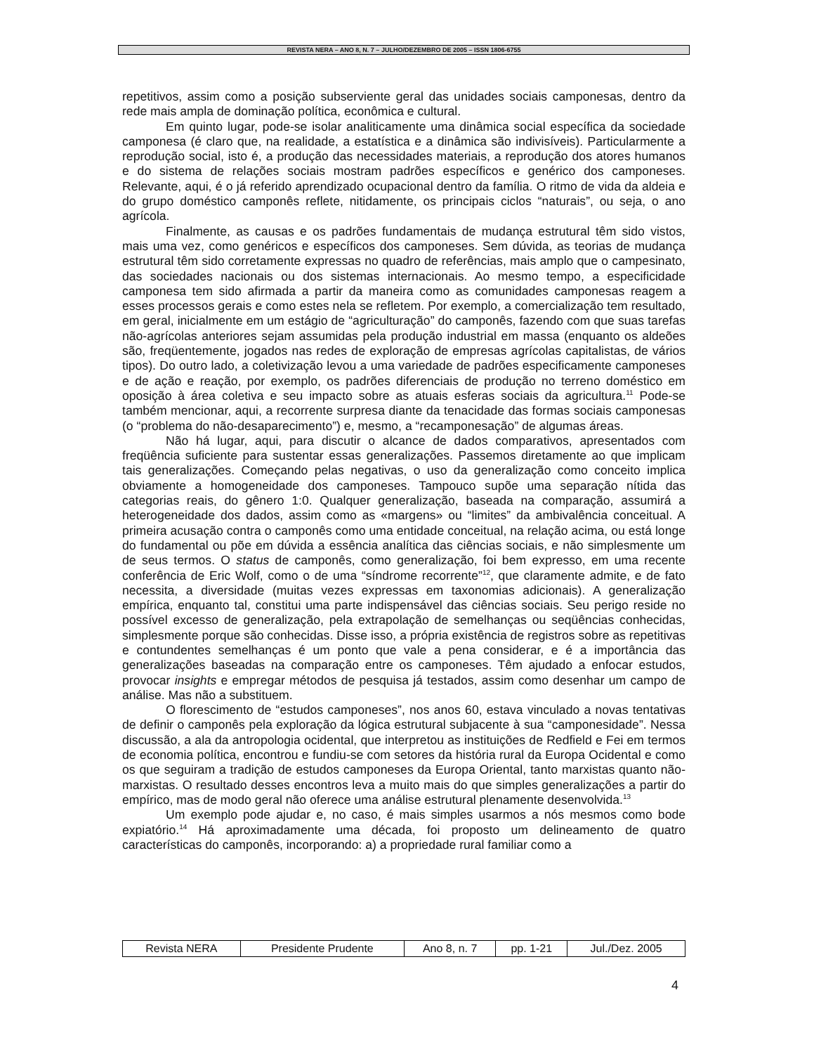REVISTA NERA – ANO 8, N. 7 – JULHO/DEZEMBRO DE 2005 – ISSN 1806-6755
repetitivos, assim como a posição subserviente geral das unidades sociais camponesas, dentro da rede mais ampla de dominação política, econômica e cultural.
Em quinto lugar, pode-se isolar analiticamente uma dinâmica social específica da sociedade camponesa (é claro que, na realidade, a estatística e a dinâmica são indivisíveis). Particularmente a reprodução social, isto é, a produção das necessidades materiais, a reprodução dos atores humanos e do sistema de relações sociais mostram padrões específicos e genérico dos camponeses. Relevante, aqui, é o já referido aprendizado ocupacional dentro da família. O ritmo de vida da aldeia e do grupo doméstico camponês reflete, nitidamente, os principais ciclos “naturais”, ou seja, o ano agrícola.
Finalmente, as causas e os padrões fundamentais de mudança estrutural têm sido vistos, mais uma vez, como genéricos e específicos dos camponeses. Sem dúvida, as teorias de mudança estrutural têm sido corretamente expressas no quadro de referências, mais amplo que o campesinato, das sociedades nacionais ou dos sistemas internacionais. Ao mesmo tempo, a especificidade camponesa tem sido afirmada a partir da maneira como as comunidades camponesas reagem a esses processos gerais e como estes nela se refletem. Por exemplo, a comercialização tem resultado, em geral, inicialmente em um estágio de “agriculturação” do camponês, fazendo com que suas tarefas não-agrícolas anteriores sejam assumidas pela produção industrial em massa (enquanto os aldeões são, freqüentemente, jogados nas redes de exploração de empresas agrícolas capitalistas, de vários tipos). Do outro lado, a coletivização levou a uma variedade de padrões especificamente camponeses e de ação e reação, por exemplo, os padrões diferenciais de produção no terreno doméstico em oposição à área coletiva e seu impacto sobre as atuais esferas sociais da agricultura.<sup>11</sup> Pode-se também mencionar, aqui, a recorrente surpresa diante da tenacidade das formas sociais camponesas (o “problema do não-desaparecimento”) e, mesmo, a “recamponesação” de algumas áreas.
Não há lugar, aqui, para discutir o alcance de dados comparativos, apresentados com freqüência suficiente para sustentar essas generalizações. Passemos diretamente ao que implicam tais generalizações. Começando pelas negativas, o uso da generalização como conceito implica obviamente a homogeneidade dos camponeses. Tampouco supõe uma separação nítida das categorias reais, do gênero 1:0. Qualquer generalização, baseada na comparação, assumirá a heterogeneidade dos dados, assim como as «margens» ou “limites” da ambivalência conceitual. A primeira acusação contra o camponês como uma entidade conceitual, na relação acima, ou está longe do fundamental ou põe em dúvida a essência analítica das ciências sociais, e não simplesmente um de seus termos. O status de camponês, como generalização, foi bem expresso, em uma recente conferência de Eric Wolf, como o de uma “síndrome recorrente”<sup>12</sup>, que claramente admite, e de fato necessita, a diversidade (muitas vezes expressas em taxonomias adicionais). A generalização empírica, enquanto tal, constitui uma parte indispensável das ciências sociais. Seu perigo reside no possível excesso de generalização, pela extrapolação de semelhanças ou seqüências conhecidas, simplesmente porque são conhecidas. Disse isso, a própria existência de registros sobre as repetitivas e contundentes semelhanças é um ponto que vale a pena considerar, e é a importância das generalizações baseadas na comparação entre os camponeses. Têm ajudado a enfocar estudos, provocar insights e empregar métodos de pesquisa já testados, assim como desenhar um campo de análise. Mas não a substituem.
O florescimento de “estudos camponeses”, nos anos 60, estava vinculado a novas tentativas de definir o camponês pela exploração da lógica estrutural subjacente à sua “camponesidade”. Nessa discussão, a ala da antropologia ocidental, que interpretou as instituições de Redfield e Fei em termos de economia política, encontrou e fundiu-se com setores da história rural da Europa Ocidental e como os que seguiram a tradição de estudos camponeses da Europa Oriental, tanto marxistas quanto não-marxistas. O resultado desses encontros leva a muito mais do que simples generalizações a partir do empírico, mas de modo geral não oferece uma análise estrutural plenamente desenvolvida.<sup>13</sup>
Um exemplo pode ajudar e, no caso, é mais simples usarmos a nós mesmos como bode expiatório.<sup>14</sup> Há aproximadamente uma década, foi proposto um delineamento de quatro características do camponês, incorporando: a) a propriedade rural familiar como a
| Revista NERA | Presidente Prudente | Ano 8, n. 7 | pp. 1-21 | Jul./Dez. 2005 |
4